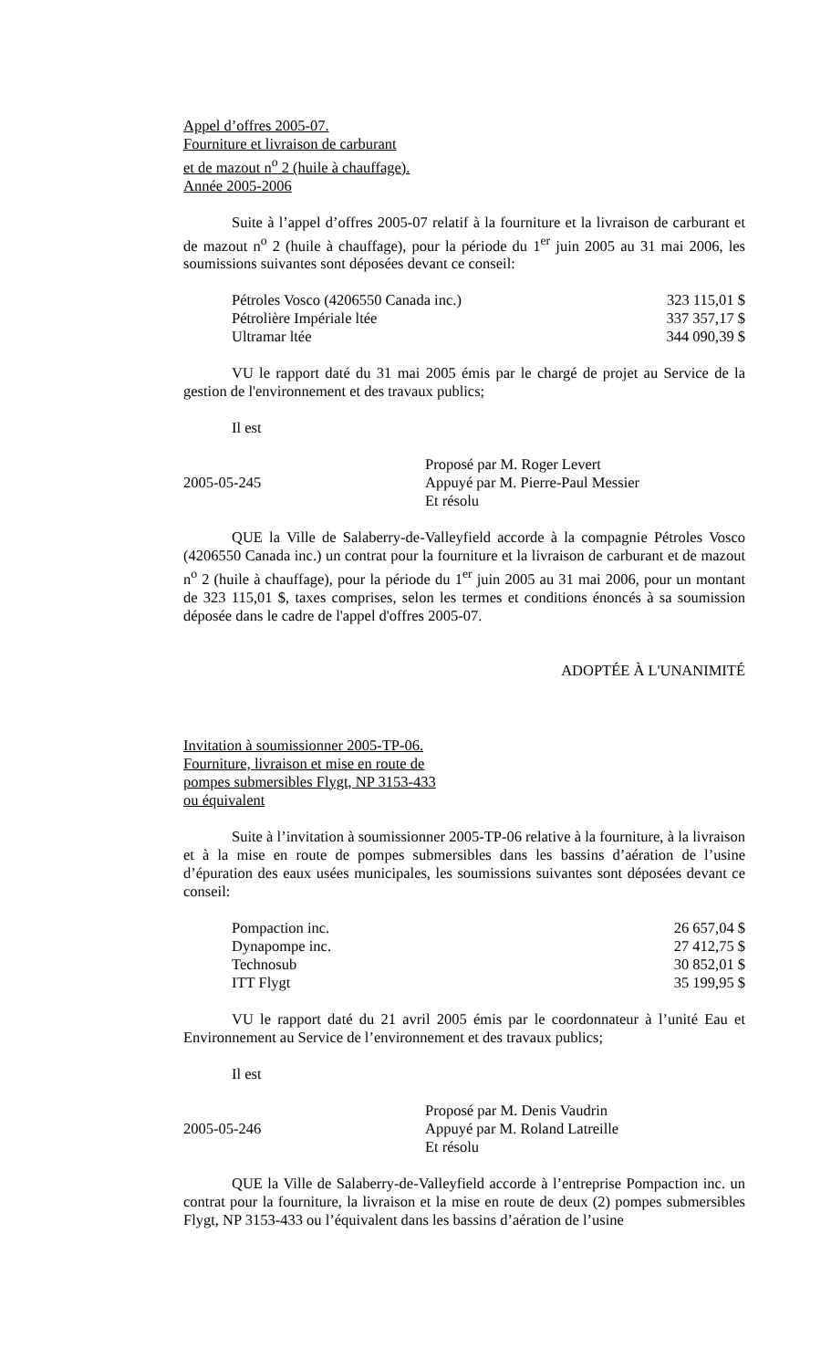Appel d’offres 2005-07.
Fourniture et livraison de carburant
et de mazout n<sup>o</sup> 2 (huile à chauffage).
Année 2005-2006
Suite à l’appel d’offres 2005-07 relatif à la fourniture et la livraison de carburant et de mazout n<sup>o</sup> 2 (huile à chauffage), pour la période du 1<sup>er</sup> juin 2005 au 31 mai 2006, les soumissions suivantes sont déposées devant ce conseil:
| Pétroles Vosco (4206550 Canada inc.) | 323 115,01 $ |
| Pétrolière Impériale ltée | 337 357,17 $ |
| Ultramar ltée | 344 090,39 $ |
VU le rapport daté du 31 mai 2005 émis par le chargé de projet au Service de la gestion de l'environnement et des travaux publics;
Il est
2005-05-245
Proposé par M. Roger Levert
Appuyé par M. Pierre-Paul Messier
Et résolu
QUE la Ville de Salaberry-de-Valleyfield accorde à la compagnie Pétroles Vosco (4206550 Canada inc.) un contrat pour la fourniture et la livraison de carburant et de mazout n<sup>o</sup> 2 (huile à chauffage), pour la période du 1<sup>er</sup> juin 2005 au 31 mai 2006, pour un montant de 323 115,01 $, taxes comprises, selon les termes et conditions énoncés à sa soumission déposée dans le cadre de l'appel d'offres 2005-07.
ADOPTÉE À L'UNANIMITÉ
Invitation à soumissionner 2005-TP-06.
Fourniture, livraison et mise en route de
pompes submersibles Flygt, NP 3153-433
ou équivalent
Suite à l’invitation à soumissionner 2005-TP-06 relative à la fourniture, à la livraison et à la mise en route de pompes submersibles dans les bassins d’aération de l’usine d’épuration des eaux usées municipales, les soumissions suivantes sont déposées devant ce conseil:
| Pompaction inc. | 26 657,04 $ |
| Dynapompe inc. | 27 412,75 $ |
| Technosub | 30 852,01 $ |
| ITT Flygt | 35 199,95 $ |
VU le rapport daté du 21 avril 2005 émis par le coordonnateur à l’unité Eau et Environnement au Service de l’environnement et des travaux publics;
Il est
2005-05-246
Proposé par M. Denis Vaudrin
Appuyé par M. Roland Latreille
Et résolu
QUE la Ville de Salaberry-de-Valleyfield accorde à l’entreprise Pompaction inc. un contrat pour la fourniture, la livraison et la mise en route de deux (2) pompes submersibles Flygt, NP 3153-433 ou l’équivalent dans les bassins d’aération de l’usine